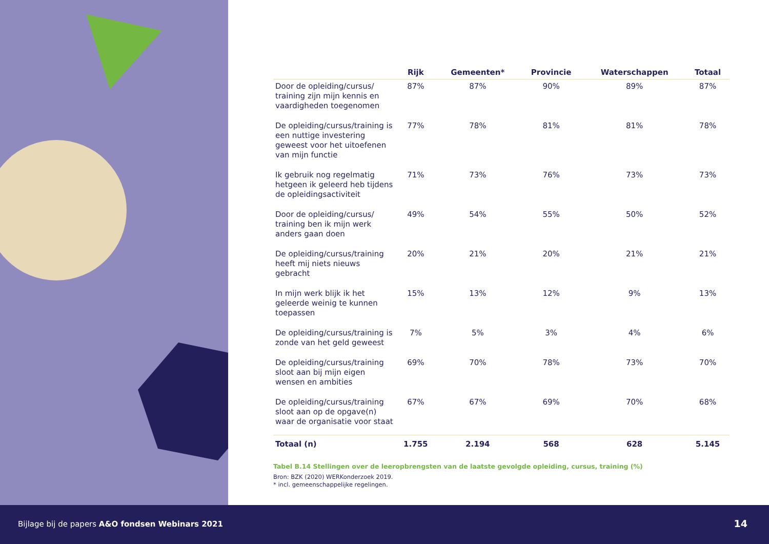| | Rijk | Gemeenten* | Provincie | Waterschappen | Totaal |
| --- | --- | --- | --- | --- | --- |
| Door de opleiding/cursus/ training zijn mijn kennis en vaardigheden toegenomen | 87% | 87% | 90% | 89% | 87% |
| De opleiding/cursus/training is een nuttige investering geweest voor het uitoefenen van mijn functie | 77% | 78% | 81% | 81% | 78% |
| Ik gebruik nog regelmatig hetgeen ik geleerd heb tijdens de opleidingsactiviteit | 71% | 73% | 76% | 73% | 73% |
| Door de opleiding/cursus/ training ben ik mijn werk anders gaan doen | 49% | 54% | 55% | 50% | 52% |
| De opleiding/cursus/training heeft mij niets nieuws gebracht | 20% | 21% | 20% | 21% | 21% |
| In mijn werk blijk ik het geleerde weinig te kunnen toepassen | 15% | 13% | 12% | 9% | 13% |
| De opleiding/cursus/training is zonde van het geld geweest | 7% | 5% | 3% | 4% | 6% |
| De opleiding/cursus/training sloot aan bij mijn eigen wensen en ambities | 69% | 70% | 78% | 73% | 70% |
| De opleiding/cursus/training sloot aan op de opgave(n) waar de organisatie voor staat | 67% | 67% | 69% | 70% | 68% |
| Totaal (n) | 1.755 | 2.194 | 568 | 628 | 5.145 |
Tabel B.14 Stellingen over de leeropbrengsten van de laatste gevolgde opleiding, cursus, training (%)
Bron: BZK (2020) WERKonderzoek 2019.
* incl. gemeenschappelijke regelingen.
Bijlage bij de papers A&O fondsen Webinars 2021 14